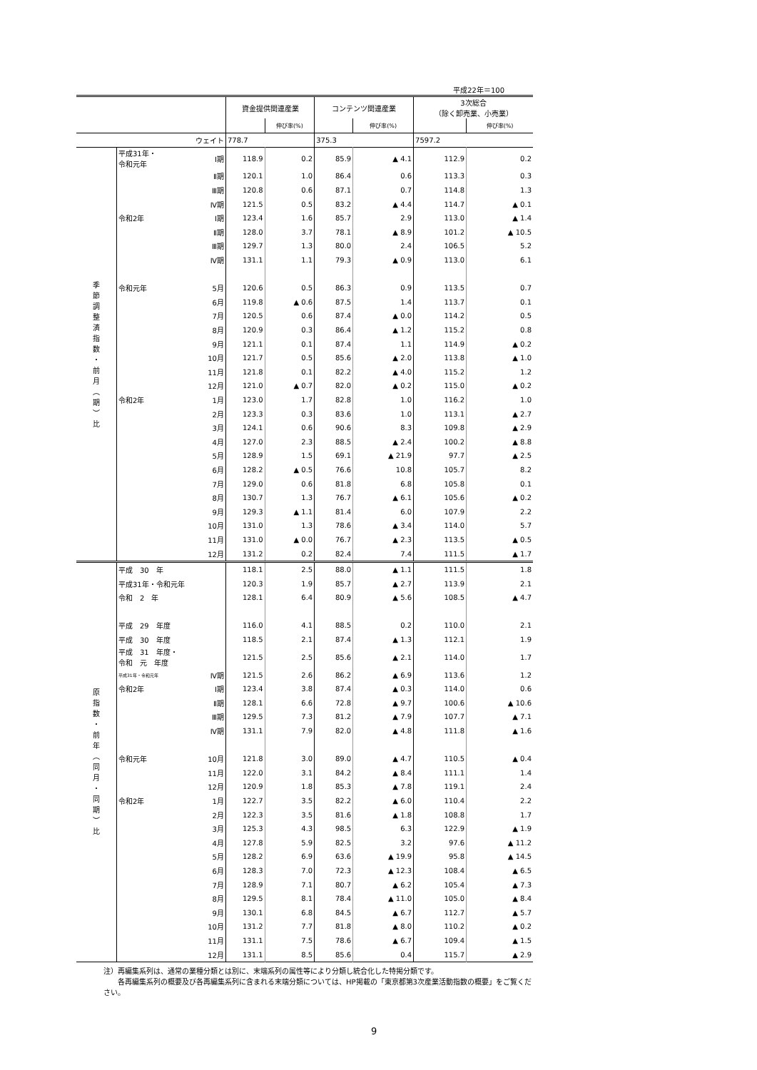平成22年＝100
| | | | 資金提供関連産業 | | コンテンツ関連産業 | | 3次総合 （除く卸売業、小売業） | |
| --- | --- | --- | --- | --- | --- | --- | --- | --- |
| | | | | 伸び率(%) | | 伸び率(%) | | 伸び率(%) |
| | | ウェイト | 778.7 | | 375.3 | | 7597.2 | |
| 季 節 調 整 済 指 数 ・ 前 月 ︵ 期 ︶ 比 | 平成31年・ 令和元年 | Ⅰ期 | 118.9 | 0.2 | 85.9 | ▲ 4.1 | 112.9 | 0.2 |
| | | Ⅱ期 | 120.1 | 1.0 | 86.4 | 0.6 | 113.3 | 0.3 |
| | | Ⅲ期 | 120.8 | 0.6 | 87.1 | 0.7 | 114.8 | 1.3 |
| | | Ⅳ期 | 121.5 | 0.5 | 83.2 | ▲ 4.4 | 114.7 | ▲ 0.1 |
| | 令和2年 | Ⅰ期 | 123.4 | 1.6 | 85.7 | 2.9 | 113.0 | ▲ 1.4 |
| | | Ⅱ期 | 128.0 | 3.7 | 78.1 | ▲ 8.9 | 101.2 | ▲ 10.5 |
| | | Ⅲ期 | 129.7 | 1.3 | 80.0 | 2.4 | 106.5 | 5.2 |
| | | Ⅳ期 | 131.1 | 1.1 | 79.3 | ▲ 0.9 | 113.0 | 6.1 |
| | 令和元年 | 5月 | 120.6 | 0.5 | 86.3 | 0.9 | 113.5 | 0.7 |
| | | 6月 | 119.8 | ▲ 0.6 | 87.5 | 1.4 | 113.7 | 0.1 |
| | | 7月 | 120.5 | 0.6 | 87.4 | ▲ 0.0 | 114.2 | 0.5 |
| | | 8月 | 120.9 | 0.3 | 86.4 | ▲ 1.2 | 115.2 | 0.8 |
| | | 9月 | 121.1 | 0.1 | 87.4 | 1.1 | 114.9 | ▲ 0.2 |
| | | 10月 | 121.7 | 0.5 | 85.6 | ▲ 2.0 | 113.8 | ▲ 1.0 |
| | | 11月 | 121.8 | 0.1 | 82.2 | ▲ 4.0 | 115.2 | 1.2 |
| | | 12月 | 121.0 | ▲ 0.7 | 82.0 | ▲ 0.2 | 115.0 | ▲ 0.2 |
| | 令和2年 | 1月 | 123.0 | 1.7 | 82.8 | 1.0 | 116.2 | 1.0 |
| | | 2月 | 123.3 | 0.3 | 83.6 | 1.0 | 113.1 | ▲ 2.7 |
| | | 3月 | 124.1 | 0.6 | 90.6 | 8.3 | 109.8 | ▲ 2.9 |
| | | 4月 | 127.0 | 2.3 | 88.5 | ▲ 2.4 | 100.2 | ▲ 8.8 |
| | | 5月 | 128.9 | 1.5 | 69.1 | ▲ 21.9 | 97.7 | ▲ 2.5 |
| | | 6月 | 128.2 | ▲ 0.5 | 76.6 | 10.8 | 105.7 | 8.2 |
| | | 7月 | 129.0 | 0.6 | 81.8 | 6.8 | 105.8 | 0.1 |
| | | 8月 | 130.7 | 1.3 | 76.7 | ▲ 6.1 | 105.6 | ▲ 0.2 |
| | | 9月 | 129.3 | ▲ 1.1 | 81.4 | 6.0 | 107.9 | 2.2 |
| | | 10月 | 131.0 | 1.3 | 78.6 | ▲ 3.4 | 114.0 | 5.7 |
| | | 11月 | 131.0 | ▲ 0.0 | 76.7 | ▲ 2.3 | 113.5 | ▲ 0.5 |
| | | 12月 | 131.2 | 0.2 | 82.4 | 7.4 | 111.5 | ▲ 1.7 |
| 原 指 数 ・ 前 年 ︵ 同 月 ・ 同 期 ︶ 比 | 平成 30 年 | | 118.1 | 2.5 | 88.0 | ▲ 1.1 | 111.5 | 1.8 |
| | 平成31年・令和元年 | | 120.3 | 1.9 | 85.7 | ▲ 2.7 | 113.9 | 2.1 |
| | 令和 2 年 | | 128.1 | 6.4 | 80.9 | ▲ 5.6 | 108.5 | ▲ 4.7 |
| | 平成 29 年度 | | 116.0 | 4.1 | 88.5 | 0.2 | 110.0 | 2.1 |
| | 平成 30 年度 | | 118.5 | 2.1 | 87.4 | ▲ 1.3 | 112.1 | 1.9 |
| | 平成 31 年度・ 令和 元 年度 | | 121.5 | 2.5 | 85.6 | ▲ 2.1 | 114.0 | 1.7 |
| | 平成31年・令和元年 | Ⅳ期 | 121.5 | 2.6 | 86.2 | ▲ 6.9 | 113.6 | 1.2 |
| | 令和2年 | Ⅰ期 | 123.4 | 3.8 | 87.4 | ▲ 0.3 | 114.0 | 0.6 |
| | | Ⅱ期 | 128.1 | 6.6 | 72.8 | ▲ 9.7 | 100.6 | ▲ 10.6 |
| | | Ⅲ期 | 129.5 | 7.3 | 81.2 | ▲ 7.9 | 107.7 | ▲ 7.1 |
| | | Ⅳ期 | 131.1 | 7.9 | 82.0 | ▲ 4.8 | 111.8 | ▲ 1.6 |
| | 令和元年 | 10月 | 121.8 | 3.0 | 89.0 | ▲ 4.7 | 110.5 | ▲ 0.4 |
| | | 11月 | 122.0 | 3.1 | 84.2 | ▲ 8.4 | 111.1 | 1.4 |
| | | 12月 | 120.9 | 1.8 | 85.3 | ▲ 7.8 | 119.1 | 2.4 |
| | 令和2年 | 1月 | 122.7 | 3.5 | 82.2 | ▲ 6.0 | 110.4 | 2.2 |
| | | 2月 | 122.3 | 3.5 | 81.6 | ▲ 1.8 | 108.8 | 1.7 |
| | | 3月 | 125.3 | 4.3 | 98.5 | 6.3 | 122.9 | ▲ 1.9 |
| | | 4月 | 127.8 | 5.9 | 82.5 | 3.2 | 97.6 | ▲ 11.2 |
| | | 5月 | 128.2 | 6.9 | 63.6 | ▲ 19.9 | 95.8 | ▲ 14.5 |
| | | 6月 | 128.3 | 7.0 | 72.3 | ▲ 12.3 | 108.4 | ▲ 6.5 |
| | | 7月 | 128.9 | 7.1 | 80.7 | ▲ 6.2 | 105.4 | ▲ 7.3 |
| | | 8月 | 129.5 | 8.1 | 78.4 | ▲ 11.0 | 105.0 | ▲ 8.4 |
| | | 9月 | 130.1 | 6.8 | 84.5 | ▲ 6.7 | 112.7 | ▲ 5.7 |
| | | 10月 | 131.2 | 7.7 | 81.8 | ▲ 8.0 | 110.2 | ▲ 0.2 |
| | | 11月 | 131.1 | 7.5 | 78.6 | ▲ 6.7 | 109.4 | ▲ 1.5 |
| | | 12月 | 131.1 | 8.5 | 85.6 | 0.4 | 115.7 | ▲ 2.9 |
注）再編集系列は、通常の業種分類とは別に、末端系列の属性等により分類し統合化した特掲分類です。
　　各再編集系列の概要及び各再編集系列に含まれる末端分類については、HP掲載の「東京都第3次産業活動指数の概要」をご覧ください。
9